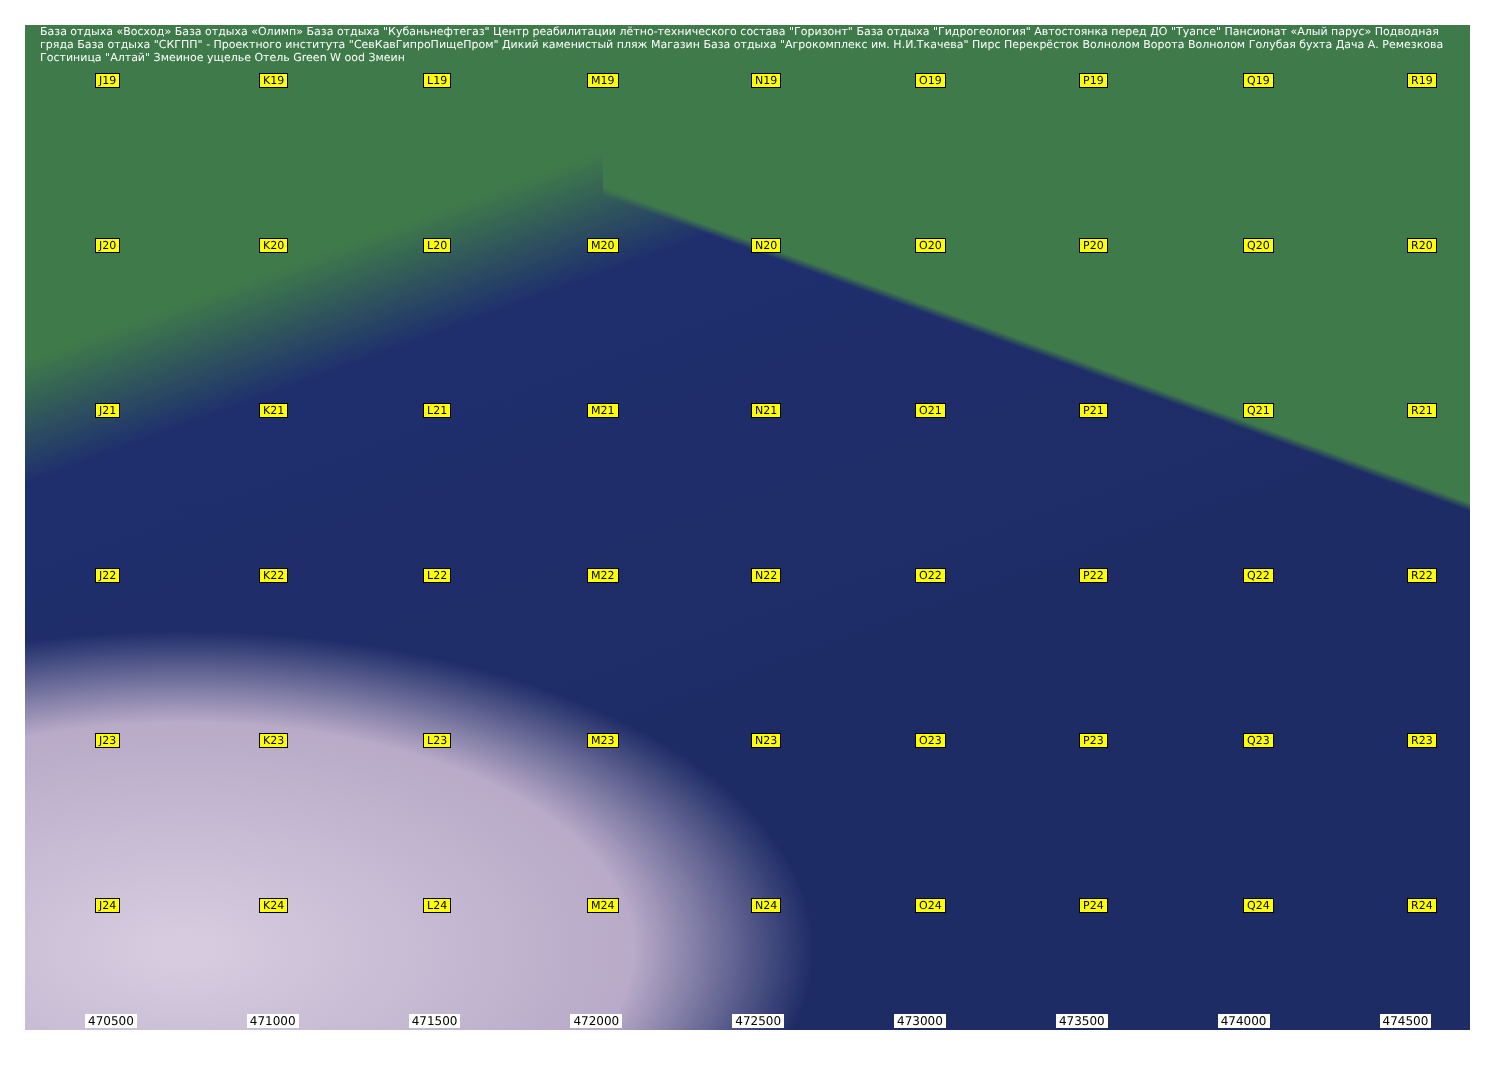База отдыха «Восход» База отдыха «Олимп» База отдыха "Кубаньнефтегаз" Центр реабилитации лётно-технического состава "Горизонт" База отдыха "Гидрогеология" Автостоянка перед ДО "Туапсе" Пансионат «Алый парус» Подводная гряда База отдыха "СКГПП" - Проектного института "СевКавГипроПищеПром" Дикий каменистый пляж Магазин База отдыха "Агрокомплекс им. Н.И.Ткачева" Пирс Перекрёсток Волнолом Ворота Волнолом Голубая бухта Дача А. Ремезкова Гостиница "Алтай" Змеиное ущелье Отель Green W ood Змеин
J19
K19
L19
M19
N19
O19
P19
Q19
R19
J20
K20
L20
M20
N20
O20
P20
Q20
R20
J21
K21
L21
M21
N21
O21
P21
Q21
R21
J22
K22
L22
M22
N22
O22
P22
Q22
R22
J23
K23
L23
M23
N23
O23
P23
Q23
R23
J24
K24
L24
M24
N24
O24
P24
Q24
R24
470500 471000 471500 472000 472500 473000 473500 474000 474500